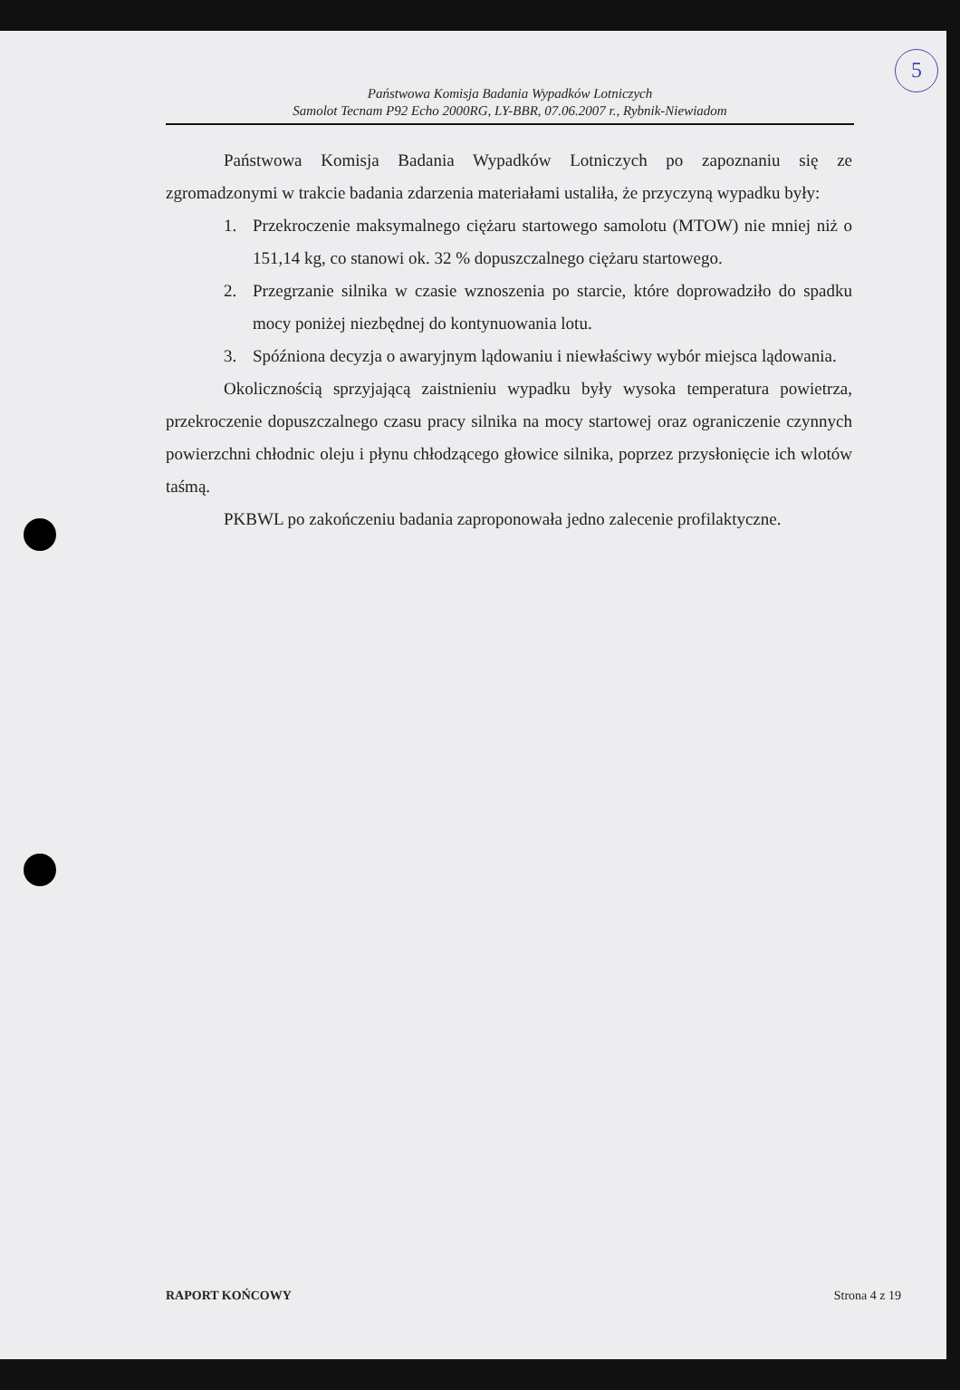5
Państwowa Komisja Badania Wypadków Lotniczych
Samolot Tecnam P92 Echo 2000RG, LY-BBR, 07.06.2007 r., Rybnik-Niewiadom
Państwowa Komisja Badania Wypadków Lotniczych po zapoznaniu się ze zgromadzonymi w trakcie badania zdarzenia materiałami ustaliła, że przyczyną wypadku były:
1. Przekroczenie maksymalnego ciężaru startowego samolotu (MTOW) nie mniej niż o 151,14 kg, co stanowi ok. 32 % dopuszczalnego ciężaru startowego.
2. Przegrzanie silnika w czasie wznoszenia po starcie, które doprowadziło do spadku mocy poniżej niezbędnej do kontynuowania lotu.
3. Spóźniona decyzja o awaryjnym lądowaniu i niewłaściwy wybór miejsca lądowania.
Okolicznością sprzyjającą zaistnieniu wypadku były wysoka temperatura powietrza, przekroczenie dopuszczalnego czasu pracy silnika na mocy startowej oraz ograniczenie czynnych powierzchni chłodnic oleju i płynu chłodzącego głowice silnika, poprzez przysłonięcie ich wlotów taśmą.
PKBWL po zakończeniu badania zaproponowała jedno zalecenie profilaktyczne.
RAPORT KOŃCOWY Strona 4 z 19